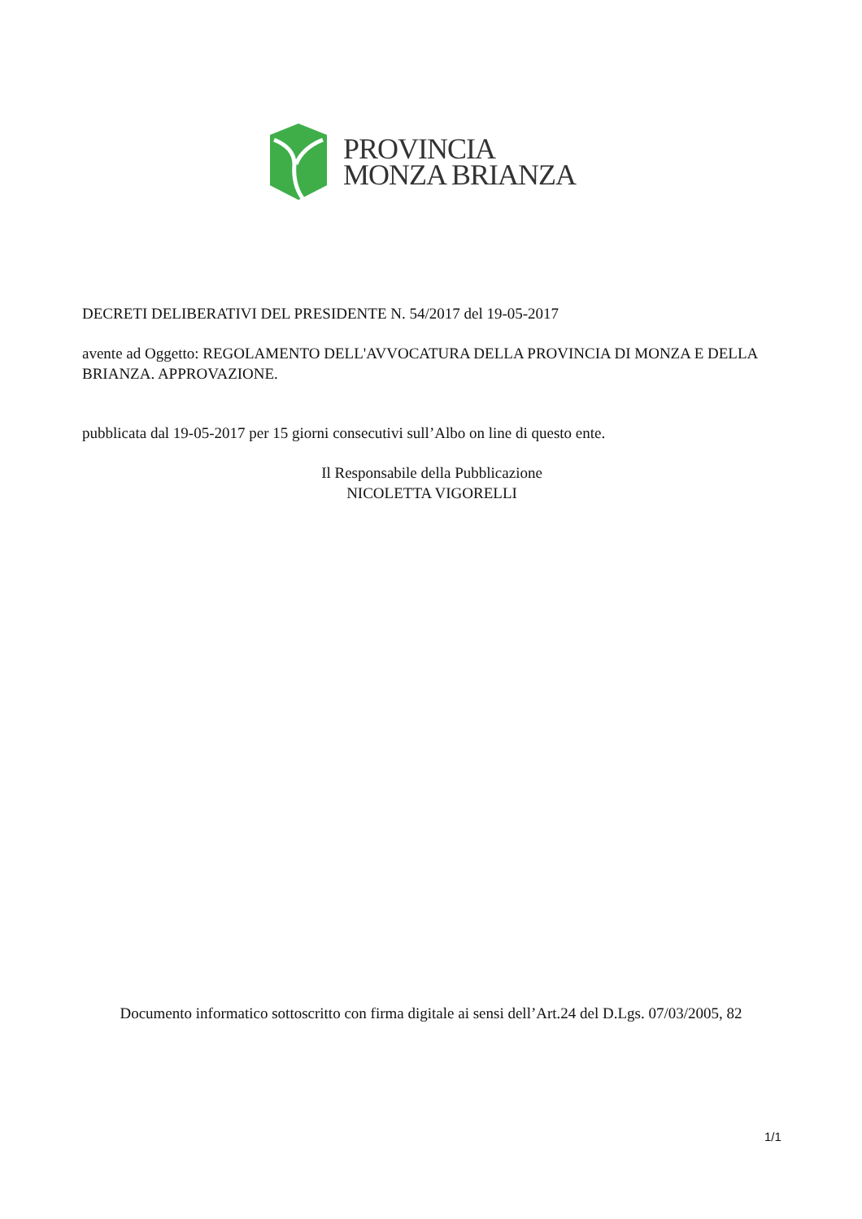PROVINCIA
MONZA BRIANZA
DECRETI DELIBERATIVI DEL PRESIDENTE N. 54/2017 del 19-05-2017
avente ad Oggetto: REGOLAMENTO DELL'AVVOCATURA DELLA PROVINCIA DI MONZA E DELLA BRIANZA. APPROVAZIONE.
pubblicata dal 19-05-2017 per 15 giorni consecutivi sull’Albo on line di questo ente.
Il Responsabile della Pubblicazione
NICOLETTA VIGORELLI
Documento informatico sottoscritto con firma digitale ai sensi dell’Art.24 del D.Lgs. 07/03/2005, 82
1/1